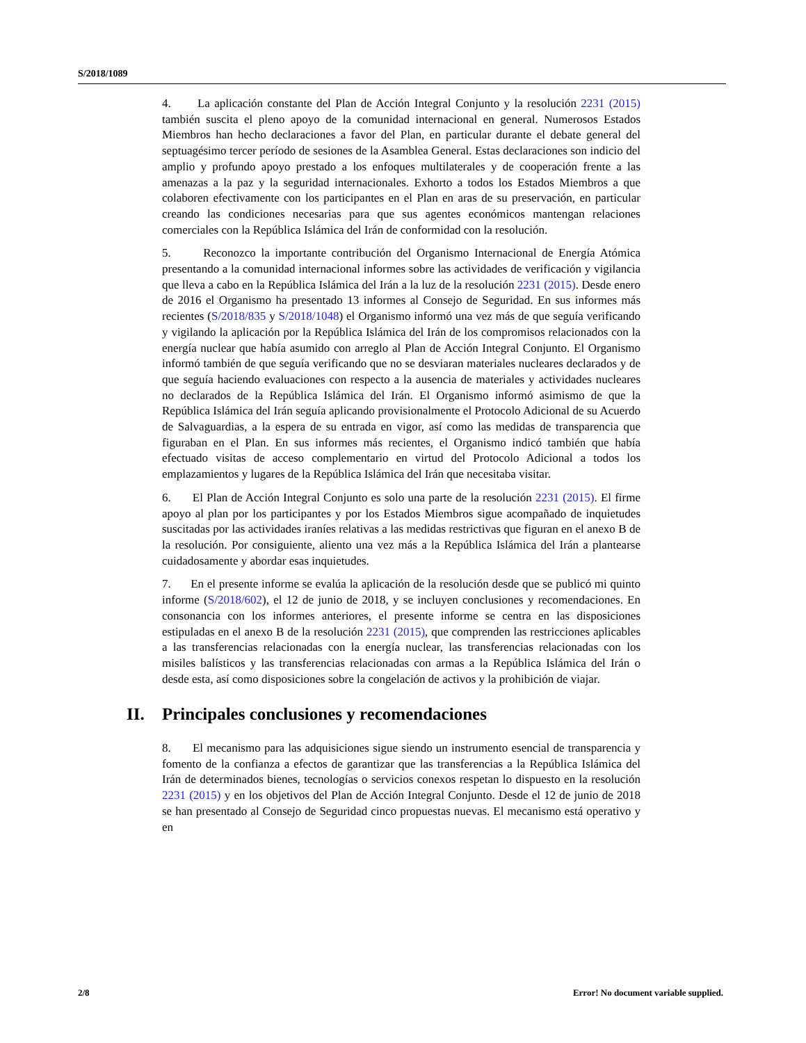S/2018/1089
4. La aplicación constante del Plan de Acción Integral Conjunto y la resolución 2231 (2015) también suscita el pleno apoyo de la comunidad internacional en general. Numerosos Estados Miembros han hecho declaraciones a favor del Plan, en particular durante el debate general del septuagésimo tercer período de sesiones de la Asamblea General. Estas declaraciones son indicio del amplio y profundo apoyo prestado a los enfoques multilaterales y de cooperación frente a las amenazas a la paz y la seguridad internacionales. Exhorto a todos los Estados Miembros a que colaboren efectivamente con los participantes en el Plan en aras de su preservación, en particular creando las condiciones necesarias para que sus agentes económicos mantengan relaciones comerciales con la República Islámica del Irán de conformidad con la resolución.
5. Reconozco la importante contribución del Organismo Internacional de Energía Atómica presentando a la comunidad internacional informes sobre las actividades de verificación y vigilancia que lleva a cabo en la República Islámica del Irán a la luz de la resolución 2231 (2015). Desde enero de 2016 el Organismo ha presentado 13 informes al Consejo de Seguridad. En sus informes más recientes (S/2018/835 y S/2018/1048) el Organismo informó una vez más de que seguía verificando y vigilando la aplicación por la República Islámica del Irán de los compromisos relacionados con la energía nuclear que había asumido con arreglo al Plan de Acción Integral Conjunto. El Organismo informó también de que seguía verificando que no se desviaran materiales nucleares declarados y de que seguía haciendo evaluaciones con respecto a la ausencia de materiales y actividades nucleares no declarados de la República Islámica del Irán. El Organismo informó asimismo de que la República Islámica del Irán seguía aplicando provisionalmente el Protocolo Adicional de su Acuerdo de Salvaguardias, a la espera de su entrada en vigor, así como las medidas de transparencia que figuraban en el Plan. En sus informes más recientes, el Organismo indicó también que había efectuado visitas de acceso complementario en virtud del Protocolo Adicional a todos los emplazamientos y lugares de la República Islámica del Irán que necesitaba visitar.
6. El Plan de Acción Integral Conjunto es solo una parte de la resolución 2231 (2015). El firme apoyo al plan por los participantes y por los Estados Miembros sigue acompañado de inquietudes suscitadas por las actividades iraníes relativas a las medidas restrictivas que figuran en el anexo B de la resolución. Por consiguiente, aliento una vez más a la República Islámica del Irán a plantearse cuidadosamente y abordar esas inquietudes.
7. En el presente informe se evalúa la aplicación de la resolución desde que se publicó mi quinto informe (S/2018/602), el 12 de junio de 2018, y se incluyen conclusiones y recomendaciones. En consonancia con los informes anteriores, el presente informe se centra en las disposiciones estipuladas en el anexo B de la resolución 2231 (2015), que comprenden las restricciones aplicables a las transferencias relacionadas con la energía nuclear, las transferencias relacionadas con los misiles balísticos y las transferencias relacionadas con armas a la República Islámica del Irán o desde esta, así como disposiciones sobre la congelación de activos y la prohibición de viajar.
II. Principales conclusiones y recomendaciones
8. El mecanismo para las adquisiciones sigue siendo un instrumento esencial de transparencia y fomento de la confianza a efectos de garantizar que las transferencias a la República Islámica del Irán de determinados bienes, tecnologías o servicios conexos respetan lo dispuesto en la resolución 2231 (2015) y en los objetivos del Plan de Acción Integral Conjunto. Desde el 12 de junio de 2018 se han presentado al Consejo de Seguridad cinco propuestas nuevas. El mecanismo está operativo y en
2/8 Error! No document variable supplied.